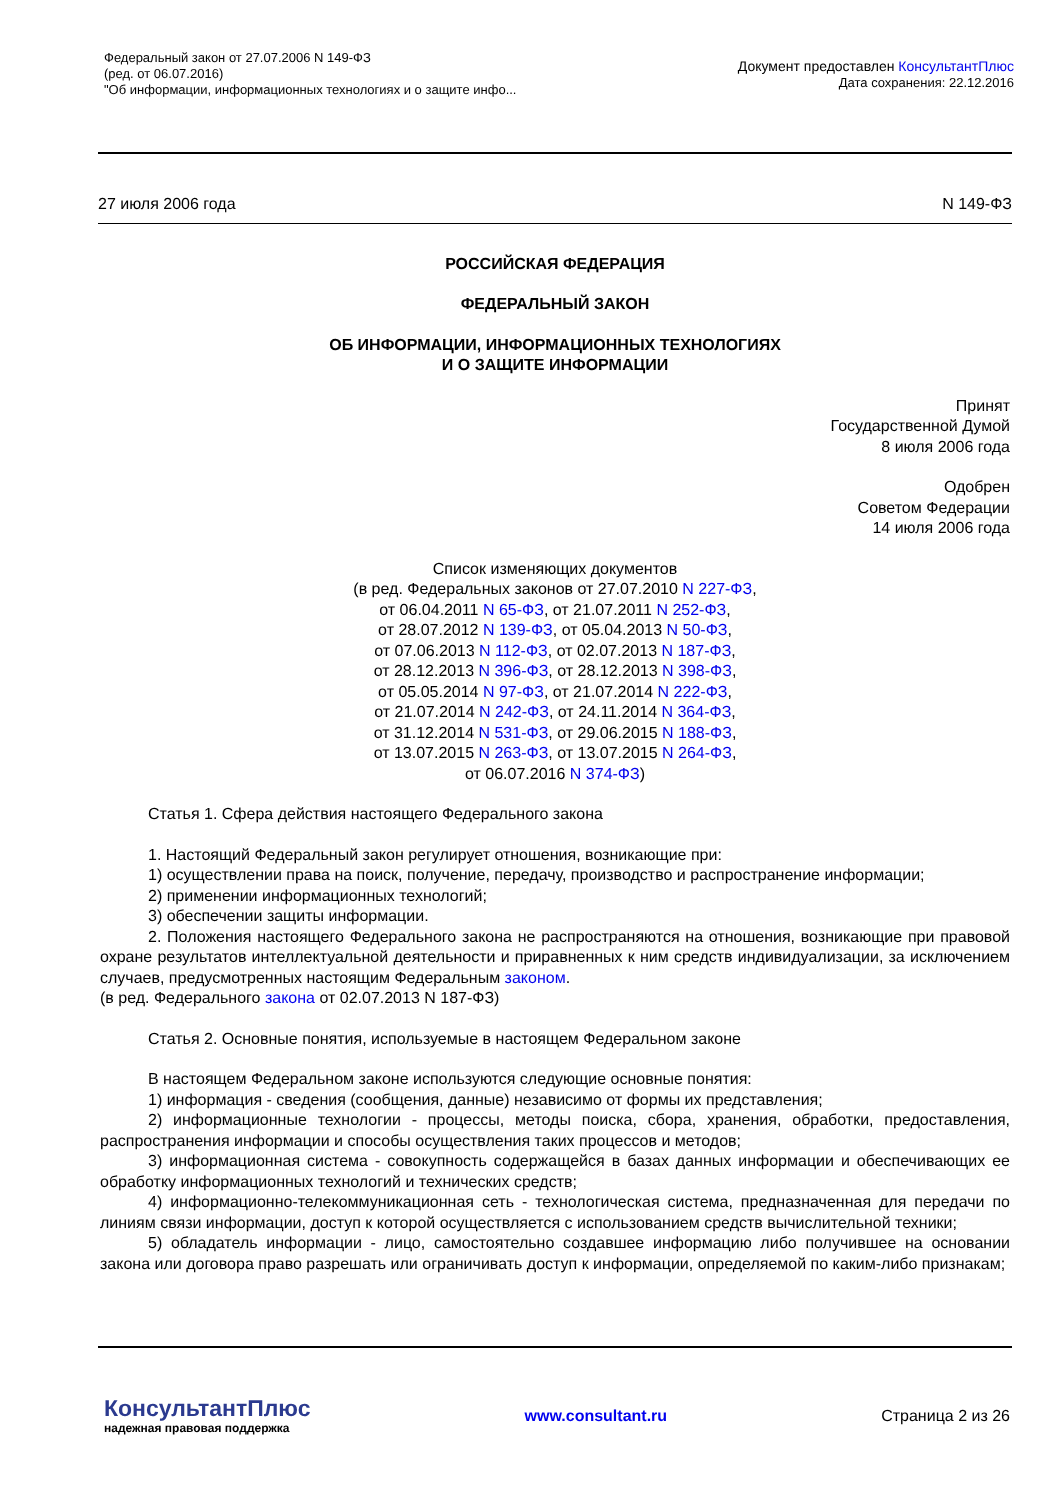Федеральный закон от 27.07.2006 N 149-ФЗ
(ред. от 06.07.2016)
"Об информации, информационных технологиях и о защите инфо...
Документ предоставлен КонсультантПлюс
Дата сохранения: 22.12.2016
27 июля 2006 года N 149-ФЗ
РОССИЙСКАЯ ФЕДЕРАЦИЯ
ФЕДЕРАЛЬНЫЙ ЗАКОН
ОБ ИНФОРМАЦИИ, ИНФОРМАЦИОННЫХ ТЕХНОЛОГИЯХ
И О ЗАЩИТЕ ИНФОРМАЦИИ
Принят
Государственной Думой
8 июля 2006 года
Одобрен
Советом Федерации
14 июля 2006 года
Список изменяющих документов
(в ред. Федеральных законов от 27.07.2010 N 227-ФЗ,
от 06.04.2011 N 65-ФЗ, от 21.07.2011 N 252-ФЗ,
от 28.07.2012 N 139-ФЗ, от 05.04.2013 N 50-ФЗ,
от 07.06.2013 N 112-ФЗ, от 02.07.2013 N 187-ФЗ,
от 28.12.2013 N 396-ФЗ, от 28.12.2013 N 398-ФЗ,
от 05.05.2014 N 97-ФЗ, от 21.07.2014 N 222-ФЗ,
от 21.07.2014 N 242-ФЗ, от 24.11.2014 N 364-ФЗ,
от 31.12.2014 N 531-ФЗ, от 29.06.2015 N 188-ФЗ,
от 13.07.2015 N 263-ФЗ, от 13.07.2015 N 264-ФЗ,
от 06.07.2016 N 374-ФЗ)
Статья 1. Сфера действия настоящего Федерального закона
1. Настоящий Федеральный закон регулирует отношения, возникающие при:
1) осуществлении права на поиск, получение, передачу, производство и распространение информации;
2) применении информационных технологий;
3) обеспечении защиты информации.
2. Положения настоящего Федерального закона не распространяются на отношения, возникающие при правовой охране результатов интеллектуальной деятельности и приравненных к ним средств индивидуализации, за исключением случаев, предусмотренных настоящим Федеральным законом.
(в ред. Федерального закона от 02.07.2013 N 187-ФЗ)
Статья 2. Основные понятия, используемые в настоящем Федеральном законе
В настоящем Федеральном законе используются следующие основные понятия:
1) информация - сведения (сообщения, данные) независимо от формы их представления;
2) информационные технологии - процессы, методы поиска, сбора, хранения, обработки, предоставления, распространения информации и способы осуществления таких процессов и методов;
3) информационная система - совокупность содержащейся в базах данных информации и обеспечивающих ее обработку информационных технологий и технических средств;
4) информационно-телекоммуникационная сеть - технологическая система, предназначенная для передачи по линиям связи информации, доступ к которой осуществляется с использованием средств вычислительной техники;
5) обладатель информации - лицо, самостоятельно создавшее информацию либо получившее на основании закона или договора право разрешать или ограничивать доступ к информации, определяемой по каким-либо признакам;
КонсультантПлюс
надежная правовая поддержка
www.consultant.ru Страница 2 из 26